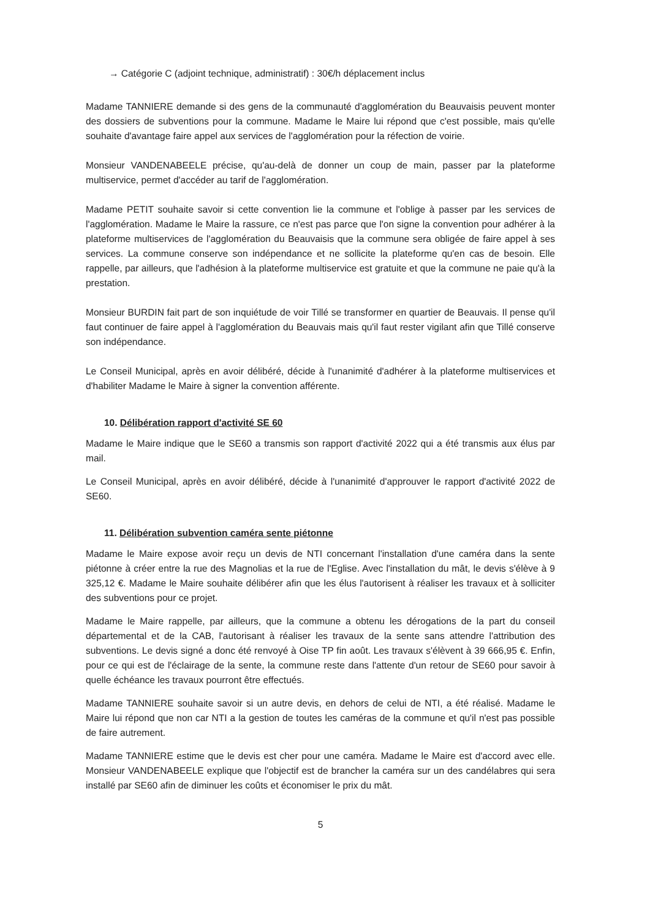→ Catégorie C (adjoint technique, administratif) : 30€/h déplacement inclus
Madame TANNIERE demande si des gens de la communauté d'agglomération du Beauvaisis peuvent monter des dossiers de subventions pour la commune. Madame le Maire lui répond que c'est possible, mais qu'elle souhaite d'avantage faire appel aux services de l'agglomération pour la réfection de voirie.
Monsieur VANDENABEELE précise, qu'au-delà de donner un coup de main, passer par la plateforme multiservice, permet d'accéder au tarif de l'agglomération.
Madame PETIT souhaite savoir si cette convention lie la commune et l'oblige à passer par les services de l'agglomération. Madame le Maire la rassure, ce n'est pas parce que l'on signe la convention pour adhérer à la plateforme multiservices de l'agglomération du Beauvaisis que la commune sera obligée de faire appel à ses services. La commune conserve son indépendance et ne sollicite la plateforme qu'en cas de besoin. Elle rappelle, par ailleurs, que l'adhésion à la plateforme multiservice est gratuite et que la commune ne paie qu'à la prestation.
Monsieur BURDIN fait part de son inquiétude de voir Tillé se transformer en quartier de Beauvais. Il pense qu'il faut continuer de faire appel à l'agglomération du Beauvais mais qu'il faut rester vigilant afin que Tillé conserve son indépendance.
Le Conseil Municipal, après en avoir délibéré, décide à l'unanimité d'adhérer à la plateforme multiservices et d'habiliter Madame le Maire à signer la convention afférente.
10. Délibération rapport d'activité SE 60
Madame le Maire indique que le SE60 a transmis son rapport d'activité 2022 qui a été transmis aux élus par mail.
Le Conseil Municipal, après en avoir délibéré, décide à l'unanimité d'approuver le rapport d'activité 2022 de SE60.
11. Délibération subvention caméra sente piétonne
Madame le Maire expose avoir reçu un devis de NTI concernant l'installation d'une caméra dans la sente piétonne à créer entre la rue des Magnolias et la rue de l'Eglise. Avec l'installation du mât, le devis s'élève à 9 325,12 €. Madame le Maire souhaite délibérer afin que les élus l'autorisent à réaliser les travaux et à solliciter des subventions pour ce projet.
Madame le Maire rappelle, par ailleurs, que la commune a obtenu les dérogations de la part du conseil départemental et de la CAB, l'autorisant à réaliser les travaux de la sente sans attendre l'attribution des subventions. Le devis signé a donc été renvoyé à Oise TP fin août. Les travaux s'élèvent à 39 666,95 €. Enfin, pour ce qui est de l'éclairage de la sente, la commune reste dans l'attente d'un retour de SE60 pour savoir à quelle échéance les travaux pourront être effectués.
Madame TANNIERE souhaite savoir si un autre devis, en dehors de celui de NTI, a été réalisé. Madame le Maire lui répond que non car NTI a la gestion de toutes les caméras de la commune et qu'il n'est pas possible de faire autrement.
Madame TANNIERE estime que le devis est cher pour une caméra. Madame le Maire est d'accord avec elle. Monsieur VANDENABEELE explique que l'objectif est de brancher la caméra sur un des candélabres qui sera installé par SE60 afin de diminuer les coûts et économiser le prix du mât.
5